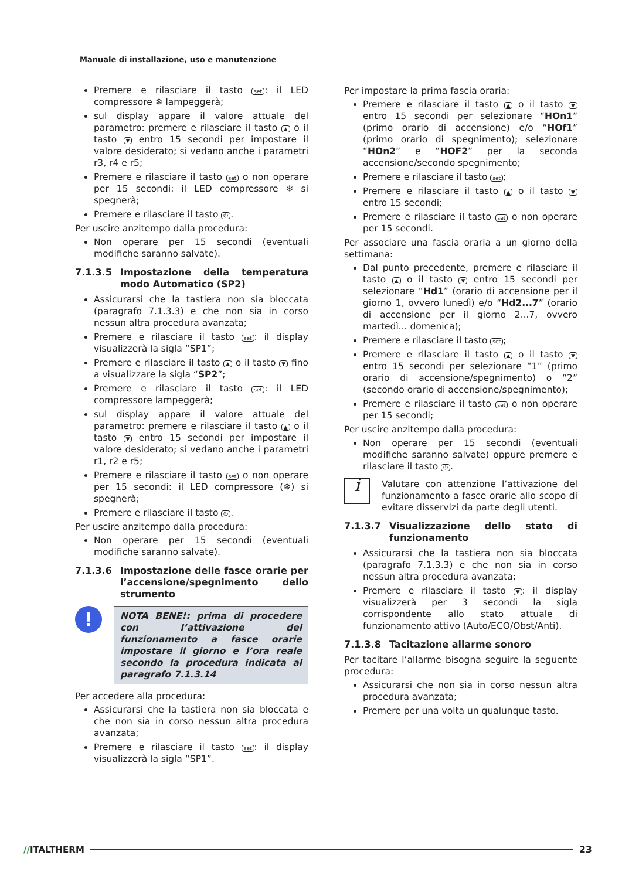Manuale di installazione, uso e manutenzione
Premere e rilasciare il tasto set: il LED compressore ❄ lampeggerà;
sul display appare il valore attuale del parametro: premere e rilasciare il tasto ▲ o il tasto ▼ entro 15 secondi per impostare il valore desiderato; si vedano anche i parametri r3, r4 e r5;
Premere e rilasciare il tasto set o non operare per 15 secondi: il LED compressore ❄ si spegnerà;
Premere e rilasciare il tasto ⏻.
Per uscire anzitempo dalla procedura:
Non operare per 15 secondi (eventuali modifiche saranno salvate).
7.1.3.5 Impostazione della temperatura modo Automatico (SP2)
Assicurarsi che la tastiera non sia bloccata (paragrafo 7.1.3.3) e che non sia in corso nessun altra procedura avanzata;
Premere e rilasciare il tasto set: il display visualizzerà la sigla “SP1”;
Premere e rilasciare il tasto ▲ o il tasto ▼ fino a visualizzare la sigla “SP2”;
Premere e rilasciare il tasto set: il LED compressore lampeggerà;
sul display appare il valore attuale del parametro: premere e rilasciare il tasto ▲ o il tasto ▼ entro 15 secondi per impostare il valore desiderato; si vedano anche i parametri r1, r2 e r5;
Premere e rilasciare il tasto set o non operare per 15 secondi: il LED compressore (❄) si spegnerà;
Premere e rilasciare il tasto ⏻.
Per uscire anzitempo dalla procedura:
Non operare per 15 secondi (eventuali modifiche saranno salvate).
7.1.3.6 Impostazione delle fasce orarie per l’accensione/spegnimento dello strumento
!
NOTA BENE!: prima di procedere con l’attivazione del funzionamento a fasce orarie impostare il giorno e l’ora reale secondo la procedura indicata al paragrafo 7.1.3.14
Per accedere alla procedura:
Assicurarsi che la tastiera non sia bloccata e che non sia in corso nessun altra procedura avanzata;
Premere e rilasciare il tasto set: il display visualizzerà la sigla “SP1”.
Per impostare la prima fascia oraria:
Premere e rilasciare il tasto ▲ o il tasto ▼ entro 15 secondi per selezionare “HOn1” (primo orario di accensione) e/o “HOf1” (primo orario di spegnimento); selezionare “HOn2” e “HOF2” per la seconda accensione/secondo spegnimento;
Premere e rilasciare il tasto set;
Premere e rilasciare il tasto ▲ o il tasto ▼ entro 15 secondi;
Premere e rilasciare il tasto set o non operare per 15 secondi.
Per associare una fascia oraria a un giorno della settimana:
Dal punto precedente, premere e rilasciare il tasto ▲ o il tasto ▼ entro 15 secondi per selezionare “Hd1” (orario di accensione per il giorno 1, ovvero lunedì) e/o “Hd2...7” (orario di accensione per il giorno 2...7, ovvero martedì... domenica);
Premere e rilasciare il tasto set;
Premere e rilasciare il tasto ▲ o il tasto ▼ entro 15 secondi per selezionare “1” (primo orario di accensione/spegnimento) o “2” (secondo orario di accensione/spegnimento);
Premere e rilasciare il tasto set o non operare per 15 secondi;
Per uscire anzitempo dalla procedura:
Non operare per 15 secondi (eventuali modifiche saranno salvate) oppure premere e rilasciare il tasto ⏻.
i
Valutare con attenzione l’attivazione del funzionamento a fasce orarie allo scopo di evitare disservizi da parte degli utenti.
7.1.3.7 Visualizzazione dello stato di funzionamento
Assicurarsi che la tastiera non sia bloccata (paragrafo 7.1.3.3) e che non sia in corso nessun altra procedura avanzata;
Premere e rilasciare il tasto ▼: il display visualizzerà per 3 secondi la sigla corrispondente allo stato attuale di funzionamento attivo (Auto/ECO/Obst/Anti).
7.1.3.8 Tacitazione allarme sonoro
Per tacitare l’allarme bisogna seguire la seguente procedura:
Assicurarsi che non sia in corso nessun altra procedura avanzata;
Premere per una volta un qualunque tasto.
//ITALTHERM 23